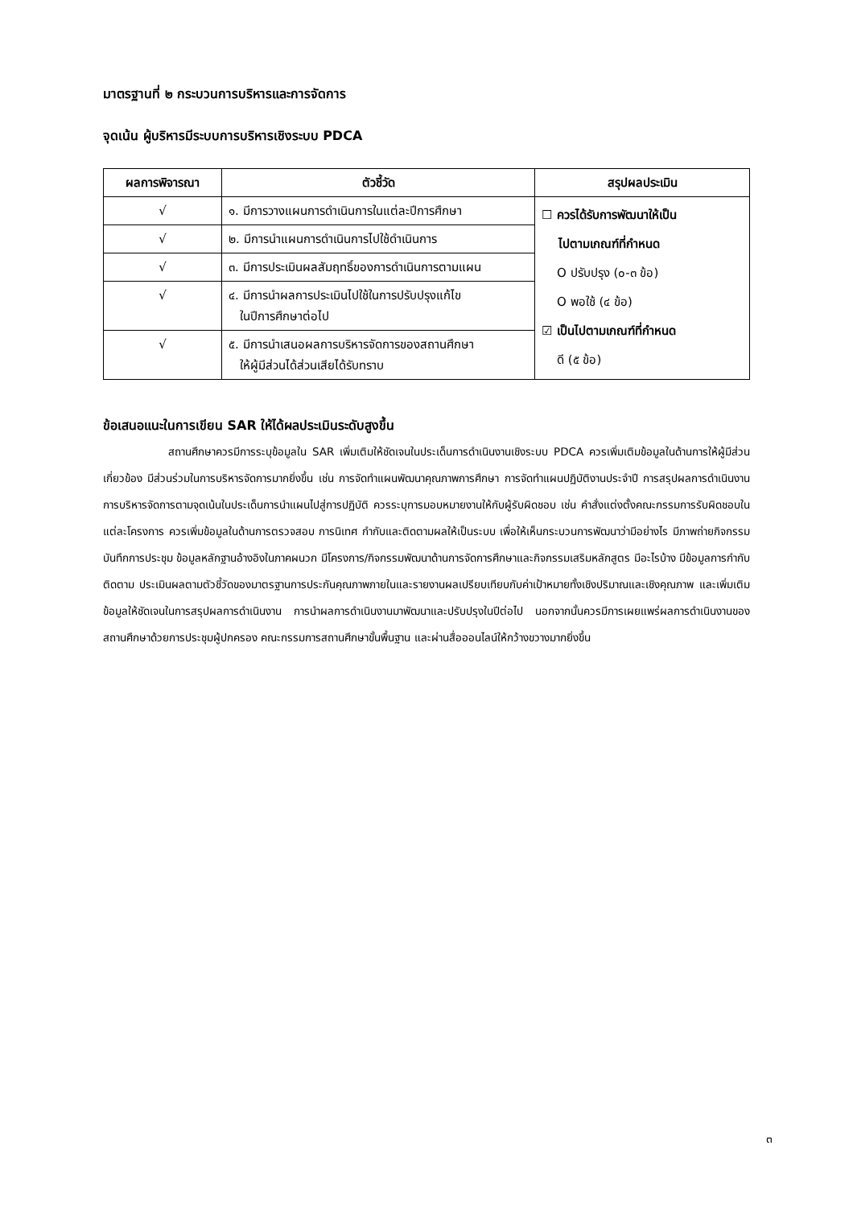มาตรฐานที่ ๒ กระบวนการบริหารและการจัดการ
จุดเน้น ผู้บริหารมีระบบการบริหารเชิงระบบ PDCA
| ผลการพิจารณา | ตัวชี้วัด | สรุปผลประเมิน |
| --- | --- | --- |
| √ | ๑. มีการวางแผนการดำเนินการในแต่ละปีการศึกษา | ☐ ควรได้รับการพัฒนาให้เป็น ไปตามเกณฑ์ที่กำหนด O ปรับปรุง (๐-๓ ข้อ) O พอใช้ (๔ ข้อ) ☑ เป็นไปตามเกณฑ์ที่กำหนด ดี (๕ ข้อ) |
| √ | ๒. มีการนำแผนการดำเนินการไปใช้ดำเนินการ | |
| √ | ๓. มีการประเมินผลสัมฤทธิ์ของการดำเนินการตามแผน | |
| √ | ๔. มีการนำผลการประเมินไปใช้ในการปรับปรุงแก้ไข ในปีการศึกษาต่อไป | |
| √ | ๕. มีการนำเสนอผลการบริหารจัดการของสถานศึกษา ให้ผู้มีส่วนได้ส่วนเสียได้รับทราบ | |
ข้อเสนอแนะในการเขียน SAR ให้ได้ผลประเมินระดับสูงขึ้น
สถานศึกษาควรมีการระบุข้อมูลใน SAR เพิ่มเติมให้ชัดเจนในประเด็นการดำเนินงานเชิงระบบ PDCA ควรเพิ่มเติมข้อมูลในด้านการให้ผู้มีส่วนเกี่ยวข้อง มีส่วนร่วมในการบริหารจัดการมากยิ่งขึ้น เช่น การจัดทำแผนพัฒนาคุณภาพการศึกษา การจัดทำแผนปฏิบัติงานประจำปี การสรุปผลการดำเนินงาน การบริหารจัดการตามจุดเน้นในประเด็นการนำแผนไปสู่การปฏิบัติ ควรระบุการมอบหมายงานให้กับผู้รับผิดชอบ เช่น คำสั่งแต่งตั้งคณะกรรมการรับผิดชอบในแต่ละโครงการ ควรเพิ่มข้อมูลในด้านการตรวจสอบ การนิเทศ กำกับและติดตามผลให้เป็นระบบ เพื่อให้เห็นกระบวนการพัฒนาว่ามีอย่างไร มีภาพถ่ายกิจกรรม บันทึกการประชุม ข้อมูลหลักฐานอ้างอิงในภาคผนวก มีโครงการ/กิจกรรมพัฒนาด้านการจัดการศึกษาและกิจกรรมเสริมหลักสูตร มีอะไรบ้าง มีข้อมูลการกำกับ ติดตาม ประเมินผลตามตัวชี้วัดของมาตรฐานการประกันคุณภาพภายในและรายงานผลเปรียบเทียบกับค่าเป้าหมายทั้งเชิงปริมาณและเชิงคุณภาพ และเพิ่มเติมข้อมูลให้ชัดเจนในการสรุปผลการดำเนินงาน การนำผลการดำเนินงานมาพัฒนาและปรับปรุงในปีต่อไป นอกจากนั้นควรมีการเผยแพร่ผลการดำเนินงานของสถานศึกษาด้วยการประชุมผู้ปกครอง คณะกรรมการสถานศึกษาขั้นพื้นฐาน และผ่านสื่อออนไลน์ให้กว้างขวางมากยิ่งขึ้น
๓